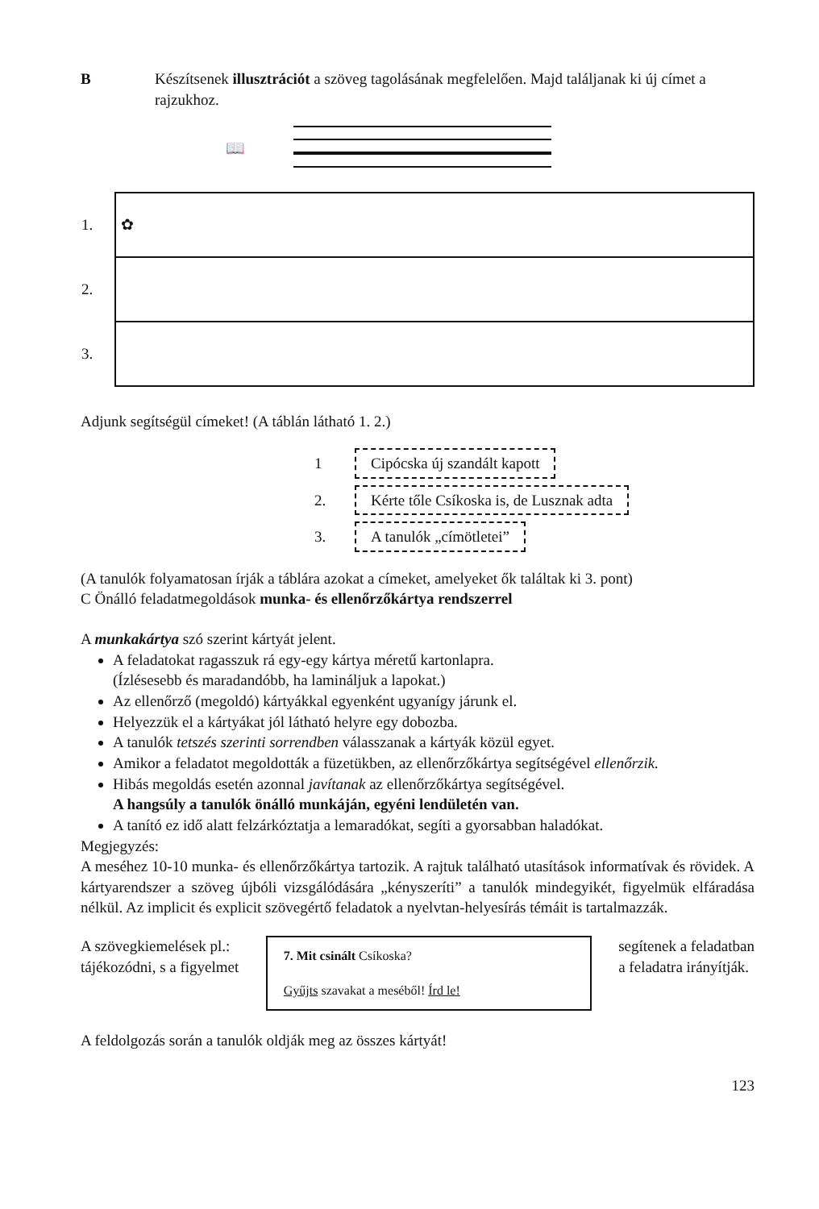B Készítsenek illusztrációt a szöveg tagolásának megfelelően. Majd találjanak ki új címet a rajzukhoz.
📖
| 1. | ✿ |
| 2. | |
| 3. | |
Adjunk segítségül címeket! (A táblán látható 1. 2.)
1 Cipócska új szandált kapott
2. Kérte tőle Csíkoska is, de Lusznak adta
3. A tanulók „címötletei”
(A tanulók folyamatosan írják a táblára azokat a címeket, amelyeket ők találtak ki 3. pont)
C Önálló feladatmegoldások munka- és ellenőrzőkártya rendszerrel
A munkakártya szó szerint kártyát jelent.
A feladatokat ragasszuk rá egy-egy kártya méretű kartonlapra.
(Ízlésesebb és maradandóbb, ha lamináljuk a lapokat.)
Az ellenőrző (megoldó) kártyákkal egyenként ugyanígy járunk el.
Helyezzük el a kártyákat jól látható helyre egy dobozba.
A tanulók tetszés szerinti sorrendben válasszanak a kártyák közül egyet.
Amikor a feladatot megoldották a füzetükben, az ellenőrzőkártya segítségével ellenőrzik.
Hibás megoldás esetén azonnal javítanak az ellenőrzőkártya segítségével.
A hangsúly a tanulók önálló munkáján, egyéni lendületén van.
A tanító ez idő alatt felzárkóztatja a lemaradókat, segíti a gyorsabban haladókat.
Megjegyzés:
A meséhez 10-10 munka- és ellenőrzőkártya tartozik. A rajtuk található utasítások informatívak és rövidek. A kártyarendszer a szöveg újbóli vizsgálódására „kényszeríti” a tanulók mindegyikét, figyelmük elfáradása nélkül. Az implicit és explicit szövegértő feladatok a nyelvtan-helyesírás témáit is tartalmazzák.
A szövegkiemelések pl.:
tájékozódni, s a figyelmet
7. Mit csinált Csíkoska?
Gyűjts szavakat a meséből! Írd le!
segítenek a feladatban
a feladatra irányítják.
A feldolgozás során a tanulók oldják meg az összes kártyát!
123